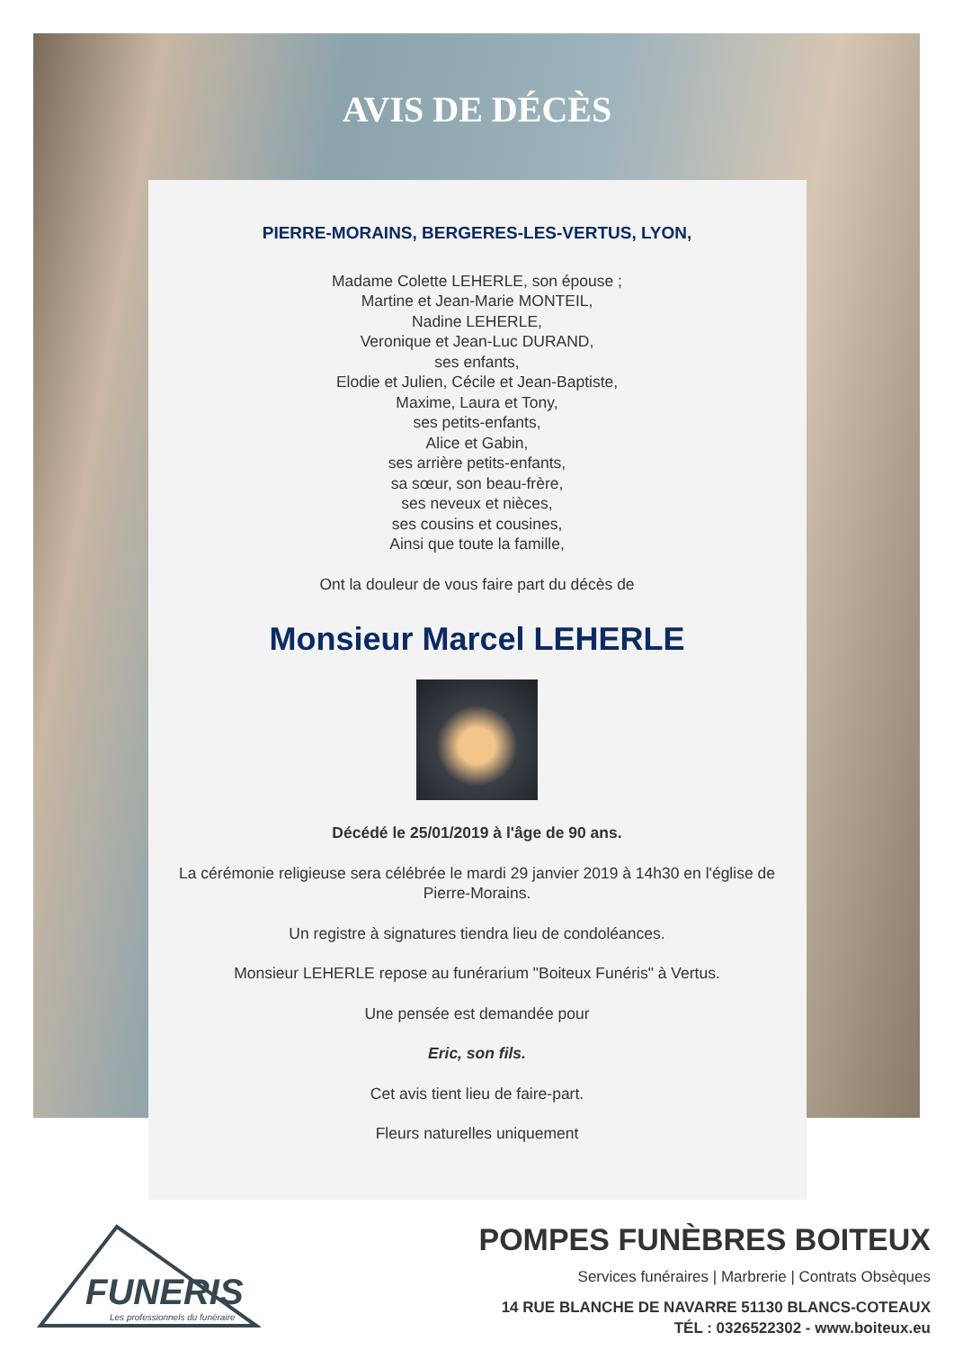AVIS DE DÉCÈS
PIERRE-MORAINS, BERGERES-LES-VERTUS, LYON,
Madame Colette LEHERLE, son épouse ;
Martine et Jean-Marie MONTEIL,
Nadine LEHERLE,
Veronique et Jean-Luc DURAND,
ses enfants,
Elodie et Julien, Cécile et Jean-Baptiste,
Maxime, Laura et Tony,
ses petits-enfants,
Alice et Gabin,
ses arrière petits-enfants,
sa sœur, son beau-frère,
ses neveux et nièces,
ses cousins et cousines,
Ainsi que toute la famille,
Ont la douleur de vous faire part du décès de
Monsieur Marcel LEHERLE
Décédé le 25/01/2019 à l'âge de 90 ans.
La cérémonie religieuse sera célébrée le mardi 29 janvier 2019 à 14h30 en l'église de Pierre-Morains.
Un registre à signatures tiendra lieu de condoléances.
Monsieur LEHERLE repose au funérarium "Boiteux Funéris" à Vertus.
Une pensée est demandée pour
Eric, son fils.
Cet avis tient lieu de faire-part.
Fleurs naturelles uniquement
FUNERIS
Les professionnels du funéraire
POMPES FUNÈBRES BOITEUX
Services funéraires | Marbrerie | Contrats Obsèques
14 RUE BLANCHE DE NAVARRE 51130 BLANCS-COTEAUX
TÉL : 0326522302 - www.boiteux.eu